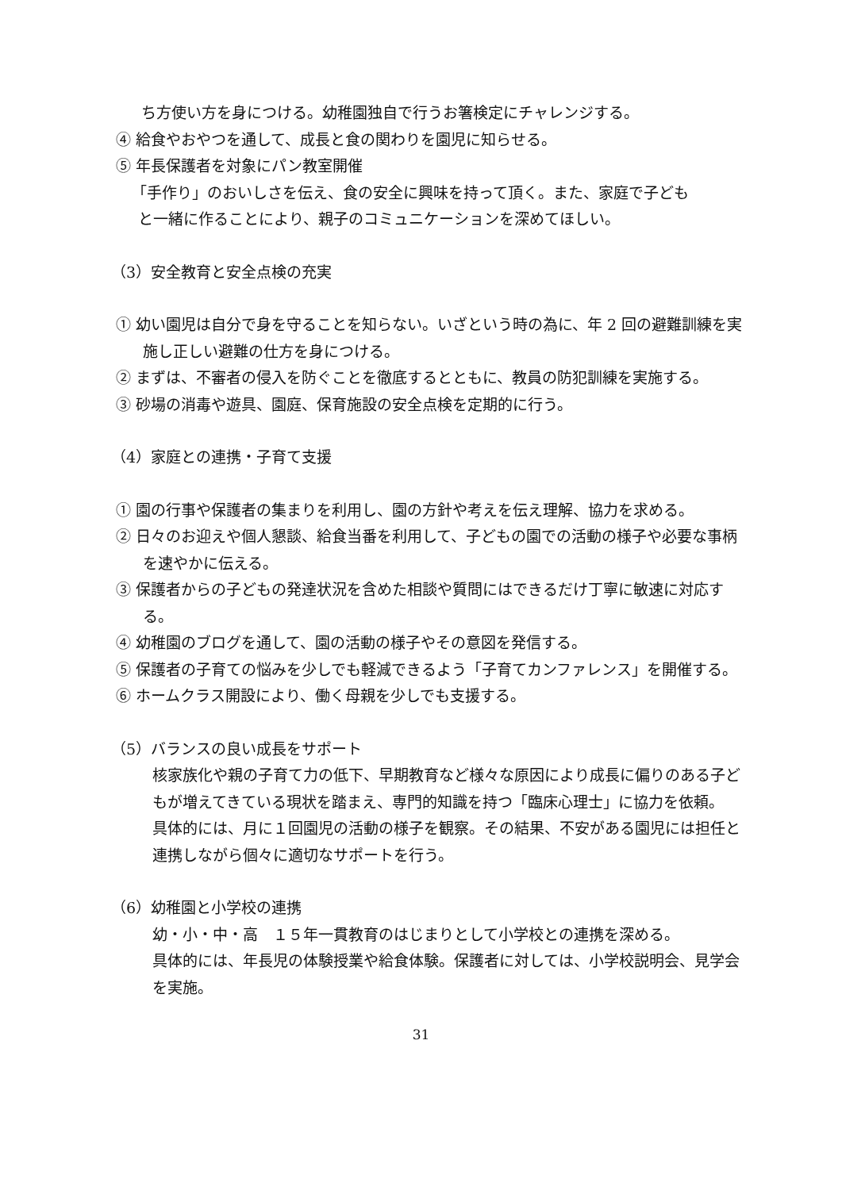ち方使い方を身につける。幼稚園独自で行うお箸検定にチャレンジする。
④ 給食やおやつを通して、成長と食の関わりを園児に知らせる。
⑤ 年長保護者を対象にパン教室開催
「手作り」のおいしさを伝え、食の安全に興味を持って頂く。また、家庭で子ども
と一緒に作ることにより、親子のコミュニケーションを深めてほしい。
（3）安全教育と安全点検の充実
① 幼い園児は自分で身を守ることを知らない。いざという時の為に、年 2 回の避難訓練を実施し正しい避難の仕方を身につける。
② まずは、不審者の侵入を防ぐことを徹底するとともに、教員の防犯訓練を実施する。
③ 砂場の消毒や遊具、園庭、保育施設の安全点検を定期的に行う。
（4）家庭との連携・子育て支援
① 園の行事や保護者の集まりを利用し、園の方針や考えを伝え理解、協力を求める。
② 日々のお迎えや個人懇談、給食当番を利用して、子どもの園での活動の様子や必要な事柄を速やかに伝える。
③ 保護者からの子どもの発達状況を含めた相談や質問にはできるだけ丁寧に敏速に対応する。
④ 幼稚園のブログを通して、園の活動の様子やその意図を発信する。
⑤ 保護者の子育ての悩みを少しでも軽減できるよう「子育てカンファレンス」を開催する。
⑥ ホームクラス開設により、働く母親を少しでも支援する。
（5）バランスの良い成長をサポート
核家族化や親の子育て力の低下、早期教育など様々な原因により成長に偏りのある子どもが増えてきている現状を踏まえ、専門的知識を持つ「臨床心理士」に協力を依頼。
具体的には、月に１回園児の活動の様子を観察。その結果、不安がある園児には担任と連携しながら個々に適切なサポートを行う。
（6）幼稚園と小学校の連携
幼・小・中・高　１５年一貫教育のはじまりとして小学校との連携を深める。
具体的には、年長児の体験授業や給食体験。保護者に対しては、小学校説明会、見学会を実施。
31